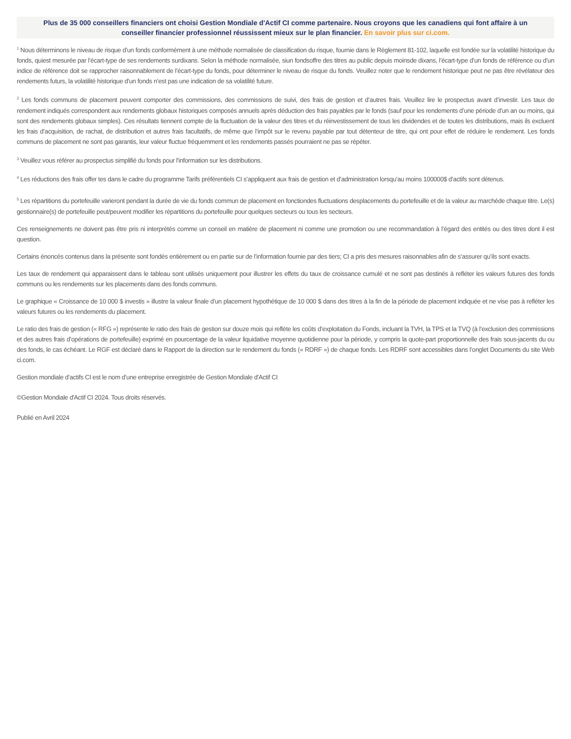Plus de 35 000 conseillers financiers ont choisi Gestion Mondiale d'Actif CI comme partenaire. Nous croyons que les canadiens qui font affaire à un conseiller financier professionnel réussissent mieux sur le plan financier. En savoir plus sur ci.com.
<sup>1</sup> Nous déterminons le niveau de risque d’un fonds conformément à une méthode normalisée de classification du risque, fournie dans le Règlement 81-102, laquelle est fondée sur la volatilité historique du fonds, quiest mesurée par l’écart-type de ses rendements surdixans. Selon la méthode normalisée, siun fondsoffre des titres au public depuis moinsde dixans, l’écart-type d’un fonds de référence ou d’un indice de référence doit se rapprocher raisonnablement de l’écart-type du fonds, pour déterminer le niveau de risque du fonds. Veuillez noter que le rendement historique peut ne pas être révélateur des rendements futurs, la volatilité historique d’un fonds n’est pas une indication de sa volatilité future.
<sup>2</sup> Les fonds communs de placement peuvent comporter des commissions, des commissions de suivi, des frais de gestion et d’autres frais. Veuillez lire le prospectus avant d’investir. Les taux de rendement indiqués correspondent aux rendements globaux historiques composés annuels après déduction des frais payables par le fonds (sauf pour les rendements d’une période d’un an ou moins, qui sont des rendements globaux simples). Ces résultats tiennent compte de la fluctuation de la valeur des titres et du réinvestissement de tous les dividendes et de toutes les distributions, mais ils excluent les frais d’acquisition, de rachat, de distribution et autres frais facultatifs, de même que l’impôt sur le revenu payable par tout détenteur de titre, qui ont pour effet de réduire le rendement. Les fonds communs de placement ne sont pas garantis, leur valeur fluctue fréquemment et les rendements passés pourraient ne pas se répéter.
<sup>3</sup> Veuillez vous référer au prospectus simplifié du fonds pour l'information sur les distributions.
<sup>4</sup> Les réductions des frais offer tes dans le cadre du programme Tarifs préférentiels CI s’appliquent aux frais de gestion et d’administration lorsqu’au moins 100000$ d’actifs sont détenus.
<sup>5</sup> Les répartitions du portefeuille varieront pendant la durée de vie du fonds commun de placement en fonctiondes fluctuations desplacements du portefeuille et de la valeur au marchéde chaque titre. Le(s) gestionnaire(s) de portefeuille peut/peuvent modifier les répartitions du portefeuille pour quelques secteurs ou tous les secteurs.
Ces renseignements ne doivent pas être pris ni interprétés comme un conseil en matière de placement ni comme une promotion ou une recommandation à l’égard des entités ou des titres dont il est question.
Certains énoncés contenus dans la présente sont fondés entièrement ou en partie sur de l’information fournie par des tiers; CI a pris des mesures raisonnables afin de s’assurer qu’ils sont exacts.
Les taux de rendement qui apparaissent dans le tableau sont utilisés uniquement pour illustrer les effets du taux de croissance cumulé et ne sont pas destinés à refléter les valeurs futures des fonds communs ou les rendements sur les placements dans des fonds communs.
Le graphique « Croissance de 10 000 $ investis » illustre la valeur finale d’un placement hypothétique de 10 000 $ dans des titres à la fin de la période de placement indiquée et ne vise pas à refléter les valeurs futures ou les rendements du placement.
Le ratio des frais de gestion (« RFG ») représente le ratio des frais de gestion sur douze mois qui reflète les coûts d’exploitation du Fonds, incluant la TVH, la TPS et la TVQ (à l’exclusion des commissions et des autres frais d’opérations de portefeuille) exprimé en pourcentage de la valeur liquidative moyenne quotidienne pour la période, y compris la quote-part proportionnelle des frais sous-jacents du ou des fonds, le cas échéant. Le RGF est déclaré dans le Rapport de la direction sur le rendement du fonds (« RDRF ») de chaque fonds. Les RDRF sont accessibles dans l’onglet Documents du site Web ci.com.
Gestion mondiale d’actifs CI est le nom d’une entreprise enregistrée de Gestion Mondiale d'Actif CI
©Gestion Mondiale d'Actif CI 2024. Tous droits réservés.
Publié en Avril 2024